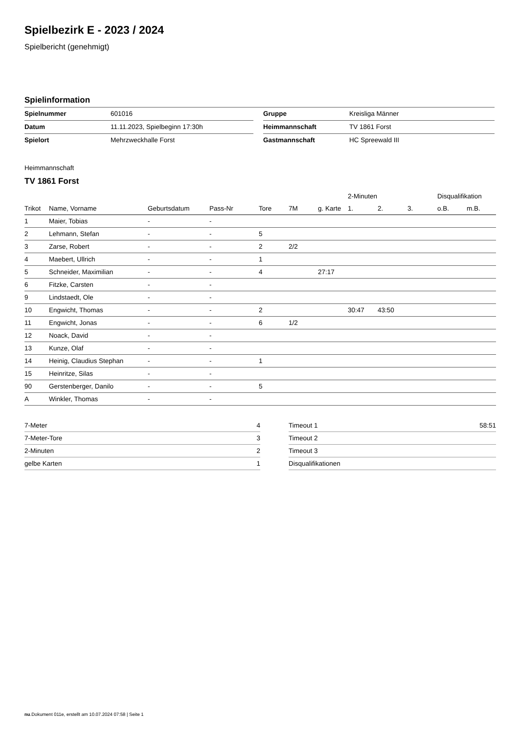Spielbezirk E - 2023 / 2024
Spielbericht (genehmigt)
Spielinformation
| Spielnummer | 601016 | | Gruppe | Kreisliga Männer |
| Datum | 11.11.2023, Spielbeginn 17:30h | | Heimmannschaft | TV 1861 Forst |
| Spielort | Mehrzweckhalle Forst | | Gastmannschaft | HC Spreewald III |
Heimmannschaft
TV 1861 Forst
| | | | | | | | 2-Minuten | | | Disqualifikation | |
| --- | --- | --- | --- | --- | --- | --- | --- | --- | --- | --- | --- |
| Trikot | Name, Vorname | Geburtsdatum | Pass-Nr | Tore | 7M | g. Karte | 1. | 2. | 3. | o.B. | m.B. |
| 1 | Maier, Tobias | - | - | | | | | | | | |
| 2 | Lehmann, Stefan | - | - | 5 | | | | | | | |
| 3 | Zarse, Robert | - | - | 2 | 2/2 | | | | | | |
| 4 | Maebert, Ullrich | - | - | 1 | | | | | | | |
| 5 | Schneider, Maximilian | - | - | 4 | | 27:17 | | | | | |
| 6 | Fitzke, Carsten | - | - | | | | | | | | |
| 9 | Lindstaedt, Ole | - | - | | | | | | | | |
| 10 | Engwicht, Thomas | - | - | 2 | | | 30:47 | 43:50 | | | |
| 11 | Engwicht, Jonas | - | - | 6 | 1/2 | | | | | | |
| 12 | Noack, David | - | - | | | | | | | | |
| 13 | Kunze, Olaf | - | - | | | | | | | | |
| 14 | Heinig, Claudius Stephan | - | - | 1 | | | | | | | |
| 15 | Heinritze, Silas | - | - | | | | | | | | |
| 90 | Gerstenberger, Danilo | - | - | 5 | | | | | | | |
| A | Winkler, Thomas | - | - | | | | | | | | |
| 7-Meter | 4 |
| 7-Meter-Tore | 3 |
| 2-Minuten | 2 |
| gelbe Karten | 1 |
| Timeout 1 | 58:51 |
| Timeout 2 | |
| Timeout 3 | |
| Disqualifikationen | |
nu.Dokument 011e, erstellt am 10.07.2024 07:58 | Seite 1